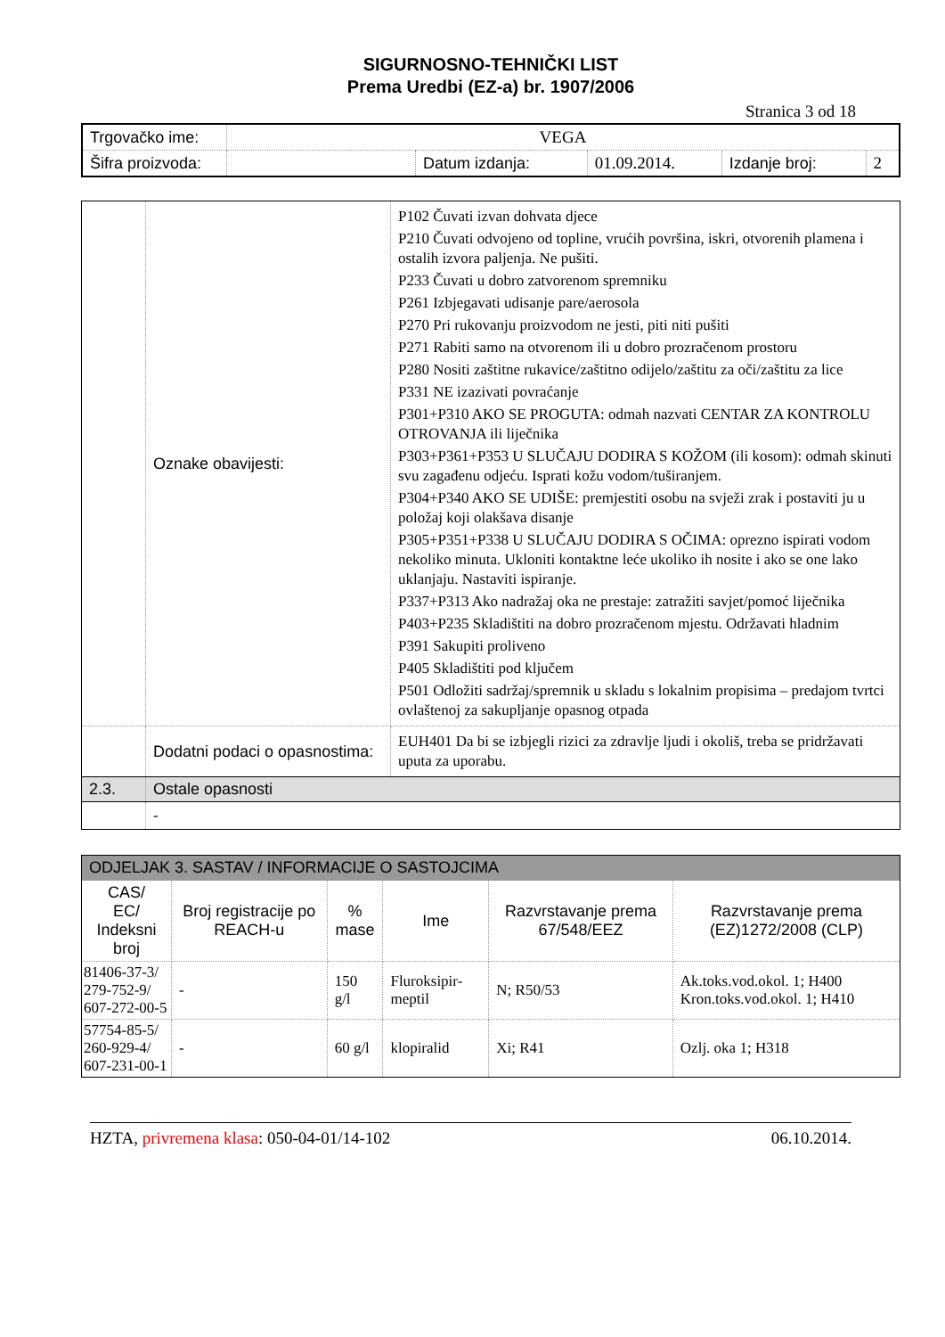SIGURNOSNO-TEHNIČKI LIST
Prema Uredbi (EZ-a) br. 1907/2006
Stranica 3 od 18
| Trgovačko ime: | VEGA | | | | |
| Šifra proizvoda: | | Datum izdanja: | 01.09.2014. | Izdanje broj: | 2 |
| | Oznake obavijesti: | P102 Čuvati izvan dohvata djece P210 Čuvati odvojeno od topline, vrućih površina, iskri, otvorenih plamena i ostalih izvora paljenja. Ne pušiti. P233 Čuvati u dobro zatvorenom spremniku P261 Izbjegavati udisanje pare/aerosola P270 Pri rukovanju proizvodom ne jesti, piti niti pušiti P271 Rabiti samo na otvorenom ili u dobro prozračenom prostoru P280 Nositi zaštitne rukavice/zaštitno odijelo/zaštitu za oči/zaštitu za lice P331 NE izazivati povraćanje P301+P310 AKO SE PROGUTA: odmah nazvati CENTAR ZA KONTROLU OTROVANJA ili liječnika P303+P361+P353 U SLUČAJU DODIRA S KOŽOM (ili kosom): odmah skinuti svu zagađenu odjeću. Isprati kožu vodom/tuširanjem. P304+P340 AKO SE UDIŠE: premjestiti osobu na svježi zrak i postaviti ju u položaj koji olakšava disanje P305+P351+P338 U SLUČAJU DODIRA S OČIMA: oprezno ispirati vodom nekoliko minuta. Ukloniti kontaktne leće ukoliko ih nosite i ako se one lako uklanjaju. Nastaviti ispiranje. P337+P313 Ako nadražaj oka ne prestaje: zatražiti savjet/pomoć liječnika P403+P235 Skladištiti na dobro prozračenom mjestu. Održavati hladnim P391 Sakupiti proliveno P405 Skladištiti pod ključem P501 Odložiti sadržaj/spremnik u skladu s lokalnim propisima – predajom tvrtci ovlaštenoj za sakupljanje opasnog otpada |
| | Dodatni podaci o opasnostima: | EUH401 Da bi se izbjegli rizici za zdravlje ljudi i okoliš, treba se pridržavati uputa za uporabu. |
| 2.3. | Ostale opasnosti | |
| | - | |
| ODJELJAK 3. SASTAV / INFORMACIJE O SASTOJCIMA | | | | | |
| --- | --- | --- | --- | --- | --- |
| CAS/ EC/ Indeksni broj | Broj registracije po REACH-u | % mase | Ime | Razvrstavanje prema 67/548/EEZ | Razvrstavanje prema (EZ)1272/2008 (CLP) |
| 81406-37-3/ 279-752-9/ 607-272-00-5 | - | 150 g/l | Fluroksipir-meptil | N; R50/53 | Ak.toks.vod.okol. 1; H400 Kron.toks.vod.okol. 1; H410 |
| 57754-85-5/ 260-929-4/ 607-231-00-1 | - | 60 g/l | klopiralid | Xi; R41 | Ozlj. oka 1; H318 |
HZTA, privremena klasa: 050-04-01/14-102 06.10.2014.